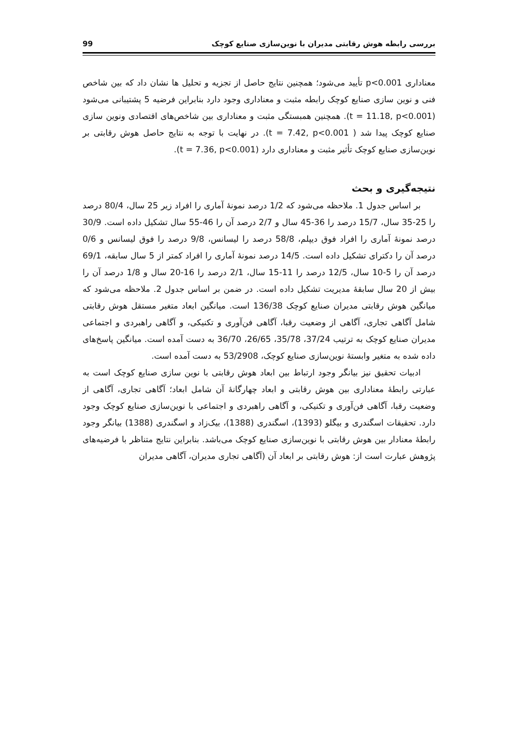بررسی رابطه هوش رقابتی مدیران با نوین‌سازی صنایع کوچک 99
معناداری p<0.001 تأیید می‌شود؛ همچنین نتایج حاصل از تجزیه و تحلیل ها نشان داد که بین شاخص فنی و نوین سازی صنایع کوچک رابطه مثبت و معناداری وجود دارد بنابراین فرضیه 5 پشتیبانی می‌شود (t = 11.18, p<0.001). همچنین همبستگی مثبت و معناداری بین شاخص‌های اقتصادی ونوین سازی صنایع کوچک پیدا شد ( t = 7.42, p<0.001). در نهایت با توجه به نتایج حاصل هوش رقابتی بر نوین‌سازی صنایع کوچک تأثیر مثبت و معناداری دارد (t = 7.36, p<0.001).
نتیجه‌گیری و بحث
بر اساس جدول 1. ملاحظه می‌شود که 1/2 درصد نمونهٔ آماری را افراد زیر 25 سال، 80/4 درصد را 25-35 سال، 15/7 درصد را 36-45 سال و 2/7 درصد آن را 46-55 سال تشکیل داده است. 30/9 درصد نمونهٔ آماری را افراد فوق دیپلم، 58/8 درصد را لیسانس، 9/8 درصد را فوق لیسانس و 0/6 درصد آن را دکترای تشکیل داده است. 14/5 درصد نمونهٔ آماری را افراد کمتر از 5 سال سابقه، 69/1 درصد آن را 5-10 سال، 12/5 درصد را 11-15 سال، 2/1 درصد را 16-20 سال و 1/8 درصد آن را بیش از 20 سال سابقهٔ مدیریت تشکیل داده است. در ضمن بر اساس جدول 2. ملاحظه می‌شود که میانگین هوش رقابتی مدیران صنایع کوچک 136/38 است. میانگین ابعاد متغیر مستقل هوش رقابتی شامل آگاهی تجاری، آگاهی از وضعیت رقبا، آگاهی فن‌آوری و تکنیکی، و آگاهی راهبردی و اجتماعی مدیران صنایع کوچک به ترتیب 37/24، 35/78، 26/65، 36/70 به دست آمده است. میانگین پاسخ‌های داده شده به متغیر وابستهٔ نوین‌سازی صنایع کوچک، 53/2908 به دست آمده است.
ادبیات تحقیق نیز بیانگر وجود ارتباط بین ابعاد هوش رقابتی با نوین سازی صنایع کوچک است به عبارتی رابطهٔ معناداری بین هوش رقابتی و ابعاد چهارگانهٔ آن شامل ابعاد؛ آگاهی تجاری، آگاهی از وضعیت رقبا، آگاهی فن‌آوری و تکنیکی، و آگاهی راهبردی و اجتماعی با نوین‌سازی صنایع کوچک وجود دارد. تحقیقات اسگندری و بیگلو (1393)، اسگندری (1388)، بیک‌زاد و اسگندری (1388) بیانگر وجود رابطهٔ معنادار بین هوش رقابتی با نوین‌سازی صنایع کوچک می‌باشد. بنابراین نتایج متناظر با فرضیه‌های پژوهش عبارت است از: هوش رقابتی بر ابعاد آن (آگاهی تجاری مدیران، آگاهی مدیران